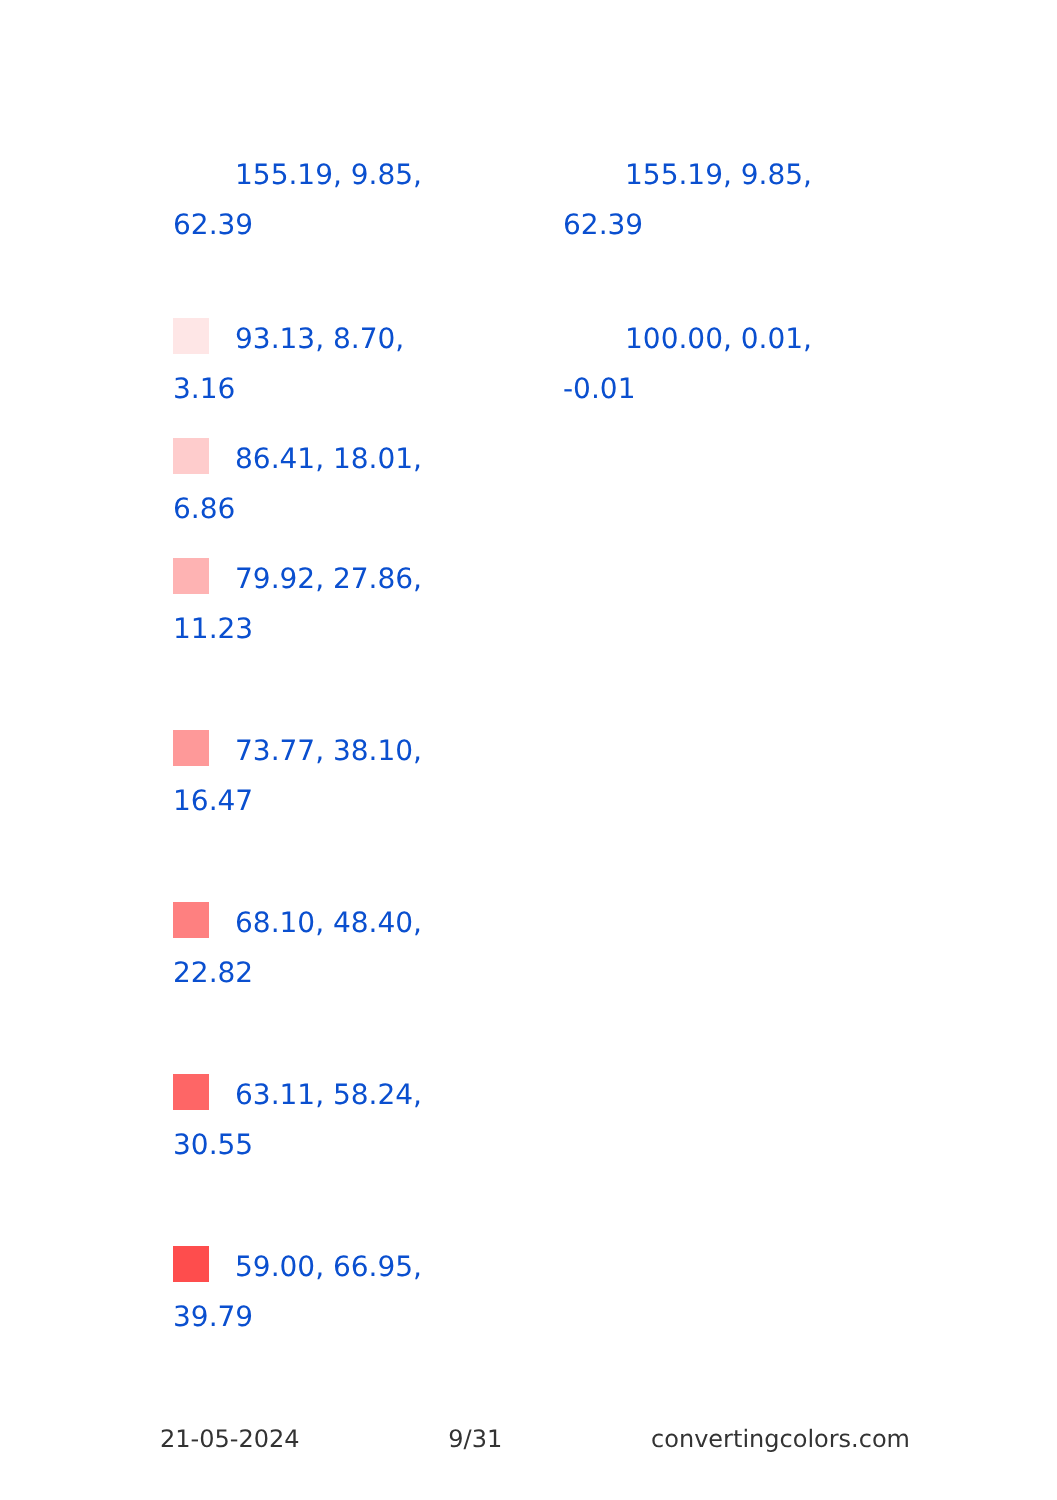155.19, 9.85, 62.39
93.13, 8.70, 3.16
86.41, 18.01, 6.86
79.92, 27.86, 11.23
73.77, 38.10, 16.47
68.10, 48.40, 22.82
63.11, 58.24, 30.55
59.00, 66.95, 39.79
155.19, 9.85, 62.39
100.00, 0.01, -0.01
21-05-2024 9/31 convertingcolors.com